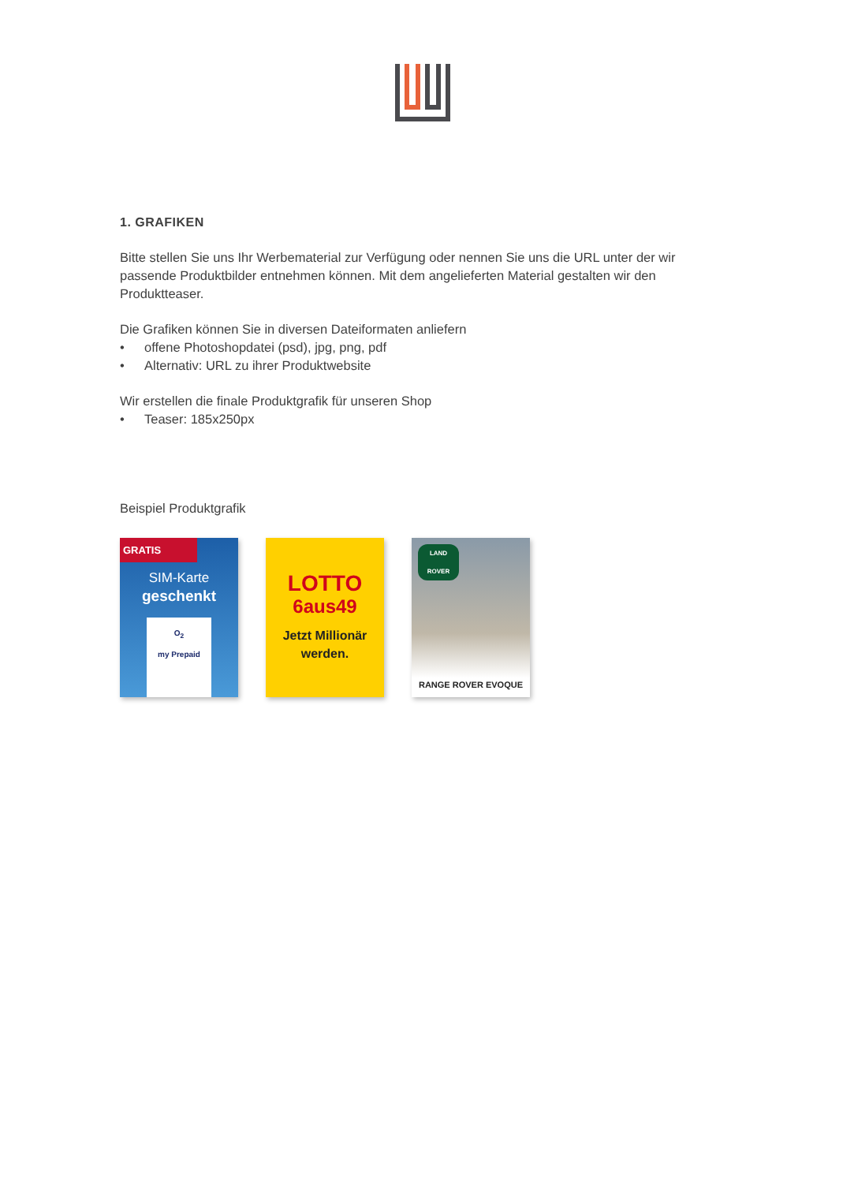1. GRAFIKEN
Bitte stellen Sie uns Ihr Werbematerial zur Verfügung oder nennen Sie uns die URL unter der wir passende Produktbilder entnehmen können. Mit dem angelieferten Material gestalten wir den Produktteaser.
Die Grafiken können Sie in diversen Dateiformaten anliefern
• offene Photoshopdatei (psd), jpg, png, pdf
• Alternativ: URL zu ihrer Produktwebsite
Wir erstellen die finale Produktgrafik für unseren Shop
• Teaser: 185x250px
Beispiel Produktgrafik
GRATIS
SIM-Karte
geschenkt
O<sub>2</sub>
my Prepaid
LOTTO
6aus49
Jetzt Millionär werden.
LAND ROVER
RANGE ROVER EVOQUE